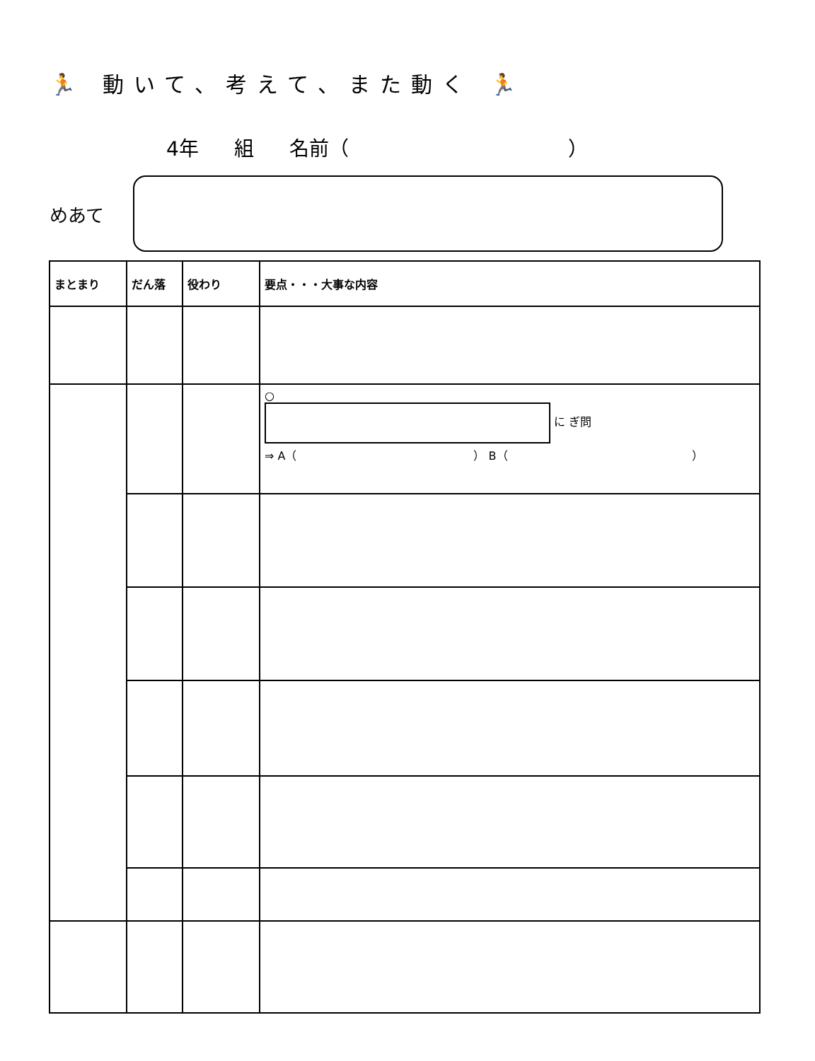🏃 動いて、考えて、また動く 🏃
4年 組 名前（ ）
めあて
| まとまり | だん落 | 役わり | 要点・・・大事な内容 |
| --- | --- | --- | --- |
| | | | ○ に ぎ問 ⇒ A（ ） B（ ） |